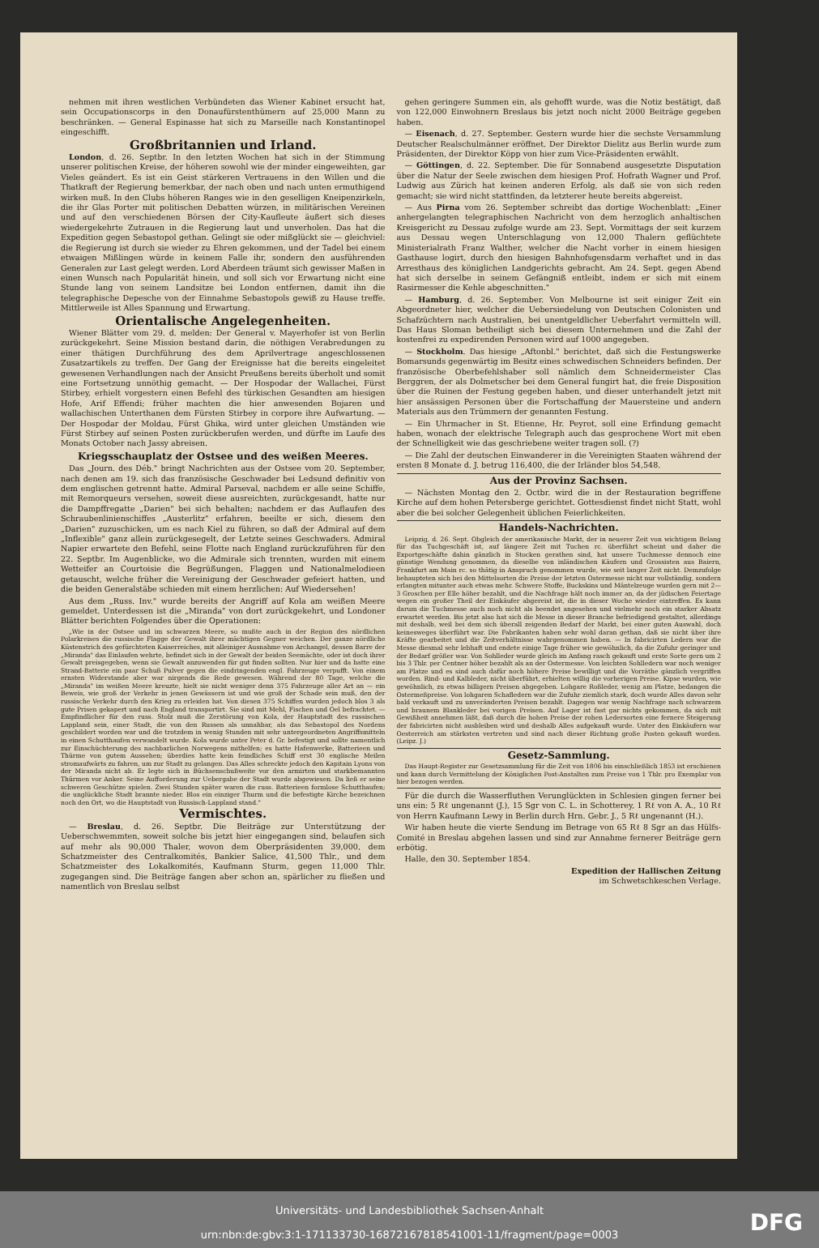nehmen mit ihren westlichen Verbündeten das Wiener Kabinet ersucht hat, sein Occupationscorps in den Donaufürstenthümern auf 25,000 Mann zu beschränken. — General Espinasse hat sich zu Marseille nach Konstantinopel eingeschifft.
Großbritannien und Irland.
London, d. 26. Septbr. In den letzten Wochen hat sich in der Stimmung unserer politischen Kreise, der höheren sowohl wie der minder eingeweihten, gar Vieles geändert. Es ist ein Geist stärkeren Vertrauens in den Willen und die Thatkraft der Regierung bemerkbar, der nach oben und nach unten ermuthigend wirken muß. In den Clubs höheren Ranges wie in den geselligen Kneipenzirkeln, die ihr Glas Porter mit politischen Debatten würzen, in militärischen Vereinen und auf den verschiedenen Börsen der City-Kaufleute äußert sich dieses wiedergekehrte Zutrauen in die Regierung laut und unverholen. Das hat die Expedition gegen Sebastopol gethan. Gelingt sie oder mißglückt sie — gleichviel: die Regierung ist durch sie wieder zu Ehren gekommen, und der Tadel bei einem etwaigen Mißlingen würde in keinem Falle ihr, sondern den ausführenden Generalen zur Last gelegt werden. Lord Aberdeen träumt sich gewisser Maßen in einen Wunsch nach Popularität hinein, und soll sich vor Erwartung nicht eine Stunde lang von seinem Landsitze bei London entfernen, damit ihn die telegraphische Depesche von der Einnahme Sebastopols gewiß zu Hause treffe. Mittlerweile ist Alles Spannung und Erwartung.
Orientalische Angelegenheiten.
Wiener Blätter vom 29. d. melden: Der General v. Mayerhofer ist von Berlin zurückgekehrt. Seine Mission bestand darin, die nöthigen Verabredungen zu einer thätigen Durchführung des dem Aprilvertrage angeschlossenen Zusatzartikels zu treffen. Der Gang der Ereignisse hat die bereits eingeleitet gewesenen Verhandlungen nach der Ansicht Preußens bereits überholt und somit eine Fortsetzung unnöthig gemacht. — Der Hospodar der Wallachei, Fürst Stirbey, erhielt vorgestern einen Befehl des türkischen Gesandten am hiesigen Hofe, Arif Effendi; früher machten die hier anwesenden Bojaren und wallachischen Unterthanen dem Fürsten Stirbey in corpore ihre Aufwartung. — Der Hospodar der Moldau, Fürst Ghika, wird unter gleichen Umständen wie Fürst Stirbey auf seinen Posten zurückberufen werden, und dürfte im Laufe des Monats October nach Jassy abreisen.
Kriegsschauplatz der Ostsee und des weißen Meeres.
Das „Journ. des Déb." bringt Nachrichten aus der Ostsee vom 20. September, nach denen am 19. sich das französische Geschwader bei Ledsund definitiv von dem englischen getrennt hatte. Admiral Parseval, nachdem er alle seine Schiffe, mit Remorqueurs versehen, soweit diese ausreichten, zurückgesandt, hatte nur die Dampffregatte „Darien" bei sich behalten; nachdem er das Auflaufen des Schraubenlinienschiffes „Austerlitz" erfahren, beeilte er sich, diesem den „Darien" zuzuschicken, um es nach Kiel zu führen, so daß der Admiral auf dem „Inflexible" ganz allein zurückgesegelt, der Letzte seines Geschwaders. Admiral Napier erwartete den Befehl, seine Flotte nach England zurückzuführen für den 22. Septbr. Im Augenblicke, wo die Admirale sich trennten, wurden mit einem Wetteifer an Courtoisie die Begrüßungen, Flaggen und Nationalmelodieen getauscht, welche früher die Vereinigung der Geschwader gefeiert hatten, und die beiden Generalstäbe schieden mit einem herzlichen: Auf Wiedersehen!
Aus dem „Russ. Inv." wurde bereits der Angriff auf Kola am weißen Meere gemeldet. Unterdessen ist die „Miranda" von dort zurückgekehrt, und Londoner Blätter berichten Folgendes über die Operationen:
„Wie in der Ostsee und im schwarzen Meere, so mußte auch in der Region des nördlichen Polarkreises die russische Flagge der Gewalt ihrer mächtigen Gegner weichen. Der ganze nördliche Küstenstrich des gefürchteten Kaiserreiches, mit alleiniger Ausnahme von Archangel, dessen Barre der „Miranda" das Einlaufen wehrte, befindet sich in der Gewalt der beiden Seemächte, oder ist doch ihrer Gewalt preisgegeben, wenn sie Gewalt anzuwenden für gut finden sollten. Nur hier und da hatte eine Strand-Batterie ein paar Schuß Pulver gegen die eindringenden engl. Fahrzeuge verpufft. Von einem ernsten Widerstande aber war nirgends die Rede gewesen. Während der 80 Tage, welche die „Miranda" im weißen Meere kreuzte, hielt sie nicht weniger denn 375 Fahrzeuge aller Art an — ein Beweis, wie groß der Verkehr in jenen Gewässern ist und wie groß der Schade sein muß, den der russische Verkehr durch den Krieg zu erleiden hat. Von diesen 375 Schiffen wurden jedoch blos 3 als gute Prisen gekapert und nach England transportirt. Sie sind mit Mehl, Fischen und Oel befrachtet. — Empfindlicher für den russ. Stolz muß die Zerstörung von Kola, der Hauptstadt des russischen Lappland sein, einer Stadt, die von den Russen als unnahbar, als das Sebastopol des Nordens geschildert worden war und die trotzdem in wenig Stunden mit sehr untergeordneten Angriffsmitteln in einen Schutthaufen verwandelt wurde. Kola wurde unter Peter d. Gr. befestigt und sollte namentlich zur Einschüchterung des nachbarlichen Norwegens mithelfen; es hatte Hafenwerke, Batterieen und Thürme von gutem Aussehen; überdies hatte kein feindliches Schiff erst 30 englische Meilen stromaufwärts zu fahren, um zur Stadt zu gelangen. Das Alles schreckte jedoch den Kapitain Lyons von der Miranda nicht ab. Er legte sich in Büchsenschußweite vor den armirten und starkbemannten Thürmen vor Anker. Seine Aufforderung zur Uebergabe der Stadt wurde abgewiesen. Da ließ er seine schweren Geschütze spielen. Zwei Stunden später waren die russ. Batterieen formlose Schutthaufen; die unglückliche Stadt brannte nieder. Blos ein einziger Thurm und die befestigte Kirche bezeichnen noch den Ort, wo die Hauptstadt von Russisch-Lappland stand."
Vermischtes.
— Breslau, d. 26. Septbr. Die Beiträge zur Unterstützung der Ueberschwemmten, soweit solche bis jetzt hier eingegangen sind, belaufen sich auf mehr als 90,000 Thaler, wovon dem Oberpräsidenten 39,000, dem Schatzmeister des Centralkomités, Bankier Salice, 41,500 Thlr., und dem Schatzmeister des Lokalkomités, Kaufmann Sturm, gegen 11,000 Thlr. zugegangen sind. Die Beiträge fangen aber schon an, spärlicher zu fließen und namentlich von Breslau selbst
gehen geringere Summen ein, als gehofft wurde, was die Notiz bestätigt, daß von 122,000 Einwohnern Breslaus bis jetzt noch nicht 2000 Beiträge gegeben haben.
— Eisenach, d. 27. September. Gestern wurde hier die sechste Versammlung Deutscher Realschulmänner eröffnet. Der Direktor Dielitz aus Berlin wurde zum Präsidenten, der Direktor Köpp von hier zum Vice-Präsidenten erwählt.
— Göttingen, d. 22. September. Die für Sonnabend ausgesetzte Disputation über die Natur der Seele zwischen dem hiesigen Prof. Hofrath Wagner und Prof. Ludwig aus Zürich hat keinen anderen Erfolg, als daß sie von sich reden gemacht; sie wird nicht stattfinden, da letzterer heute bereits abgereist.
— Aus Pirna vom 26. September schreibt das dortige Wochenblatt: „Einer anhergelangten telegraphischen Nachricht von dem herzoglich anhaltischen Kreisgericht zu Dessau zufolge wurde am 23. Sept. Vormittags der seit kurzem aus Dessau wegen Unterschlagung von 12,000 Thalern geflüchtete Ministerialrath Franz Walther, welcher die Nacht vorher in einem hiesigen Gasthause logirt, durch den hiesigen Bahnhofsgensdarm verhaftet und in das Arresthaus des königlichen Landgerichts gebracht. Am 24. Sept. gegen Abend hat sich derselbe in seinem Gefängniß entleibt, indem er sich mit einem Rasirmesser die Kehle abgeschnitten."
— Hamburg, d. 26. September. Von Melbourne ist seit einiger Zeit ein Abgeordneter hier, welcher die Uebersiedelung von Deutschen Colonisten und Schafzüchtern nach Australien, bei unentgeldlicher Ueberfahrt vermitteln will. Das Haus Sloman betheiligt sich bei diesem Unternehmen und die Zahl der kostenfrei zu expedirenden Personen wird auf 1000 angegeben.
— Stockholm. Das hiesige „Aftonbl." berichtet, daß sich die Festungswerke Bomarsunds gegenwärtig im Besitz eines schwedischen Schneiders befinden. Der französische Oberbefehlshaber soll nämlich dem Schneidermeister Clas Berggren, der als Dolmetscher bei dem General fungirt hat, die freie Disposition über die Ruinen der Festung gegeben haben, und dieser unterhandelt jetzt mit hier ansässigen Personen über die Fortschaffung der Mauersteine und andern Materials aus den Trümmern der genannten Festung.
— Ein Uhrmacher in St. Etienne, Hr. Peyrot, soll eine Erfindung gemacht haben, wonach der elektrische Telegraph auch das gesprochene Wort mit eben der Schnelligkeit wie das geschriebene weiter tragen soll. (?)
— Die Zahl der deutschen Einwanderer in die Vereinigten Staaten während der ersten 8 Monate d. J. betrug 116,400, die der Irländer blos 54,548.
Aus der Provinz Sachsen.
— Nächsten Montag den 2. Octbr. wird die in der Restauration begriffene Kirche auf dem hohen Petersberge gerichtet. Gottesdienst findet nicht Statt, wohl aber die bei solcher Gelegenheit üblichen Feierlichkeiten.
Handels-Nachrichten.
Leipzig, d. 26. Sept. Obgleich der amerikanische Markt, der in neuerer Zeit von wichtigem Belang für das Tuchgeschäft ist, auf längere Zeit mit Tuchen rc. überführt scheint und daher die Exportgeschäfte dahin gänzlich in Stocken gerathen sind, hat unsere Tuchmesse dennoch eine günstige Wendung genommen, da dieselbe von inländischen Käufern und Grossisten aus Baiern, Frankfurt am Main rc. so thätig in Anspruch genommen wurde, wie seit langer Zeit nicht. Demzufolge behaupteten sich bei den Mittelsorten die Preise der letzten Ostermesse nicht nur vollständig, sondern erlangten mitunter auch etwas mehr. Schwere Stoffe, Buckskins und Mäntelzeuge wurden gern mit 2—3 Groschen per Elle höher bezahlt, und die Nachfrage hält noch immer an, da der jüdischen Feiertage wegen ein großer Theil der Einkäufer abgereist ist, die in dieser Woche wieder eintreffen. Es kann darum die Tuchmesse auch noch nicht als beendet angesehen und vielmehr noch ein starker Absatz erwartet werden. Bis jetzt also hat sich die Messe in dieser Branche befriedigend gestaltet, allerdings mit deshalb, weil bei dem sich überall zeigenden Bedarf der Markt, bei einer guten Auswahl, doch keinesweges überführt war. Die Fabrikanten haben sehr wohl daran gethan, daß sie nicht über ihre Kräfte gearbeitet und die Zeitverhältnisse wahrgenommen haben. — In fabricirten Ledern war die Messe diesmal sehr lebhaft und endete einige Tage früher wie gewöhnlich, da die Zufuhr geringer und der Bedarf größer war. Von Sohlleder wurde gleich im Anfang rasch gekauft und erste Sorte gern um 2 bis 3 Thlr. per Centner höher bezahlt als an der Ostermesse. Von leichten Sohlledern war noch weniger am Platze und es sind auch dafür noch höhere Preise bewilligt und die Vorräthe gänzlich vergriffen worden. Rind- und Kalbleder, nicht überführt, erhielten willig die vorherigen Preise. Kipse wurden, wie gewöhnlich, zu etwas billigern Preisen abgegeben. Lohgare Roßleder, wenig am Platze, bedangen die Ostermeßpreise. Von lohgaren Schafledern war die Zufuhr ziemlich stark, doch wurde Alles davon sehr bald verkauft und zu unveränderten Preisen bezahlt. Dagegen war wenig Nachfrage nach schwarzem und braunem Blankleder bei vorigen Preisen. Auf Lager ist fast gar nichts gekommen, da sich mit Gewißheit annehmen läßt, daß durch die hohen Preise der rohen Ledersorten eine fernere Steigerung der fabricirten nicht ausbleiben wird und deshalb Alles aufgekauft wurde. Unter den Einkäufern war Oesterreich am stärksten vertreten und sind nach dieser Richtung große Posten gekauft worden. (Leipz. J.)
Gesetz-Sammlung.
Das Haupt-Register zur Gesetzsammlung für die Zeit von 1806 bis einschließlich 1853 ist erschienen und kann durch Vermittelung der Königlichen Post-Anstalten zum Preise von 1 Thlr. pro Exemplar von hier bezogen werden.
Für die durch die Wasserfluthen Verunglückten in Schlesien gingen ferner bei uns ein: 5 Rℓ ungenannt (J.), 15 Sgr von C. L. in Schotterey, 1 Rℓ von A. A., 10 Rℓ von Herrn Kaufmann Lewy in Berlin durch Hrn. Gebr. J., 5 Rℓ ungenannt (H.).
Wir haben heute die vierte Sendung im Betrage von 65 Rℓ 8 Sgr an das Hülfs-Comité in Breslau abgehen lassen und sind zur Annahme fernerer Beiträge gern erbötig.
Halle, den 30. September 1854.
Expedition der Hallischen Zeitung
im Schwetschkeschen Verlage.
Universitäts- und Landesbibliothek Sachsen-Anhalt
urn:nbn:de:gbv:3:1-171133730-16872167818541001-11/fragment/page=0003
DFG